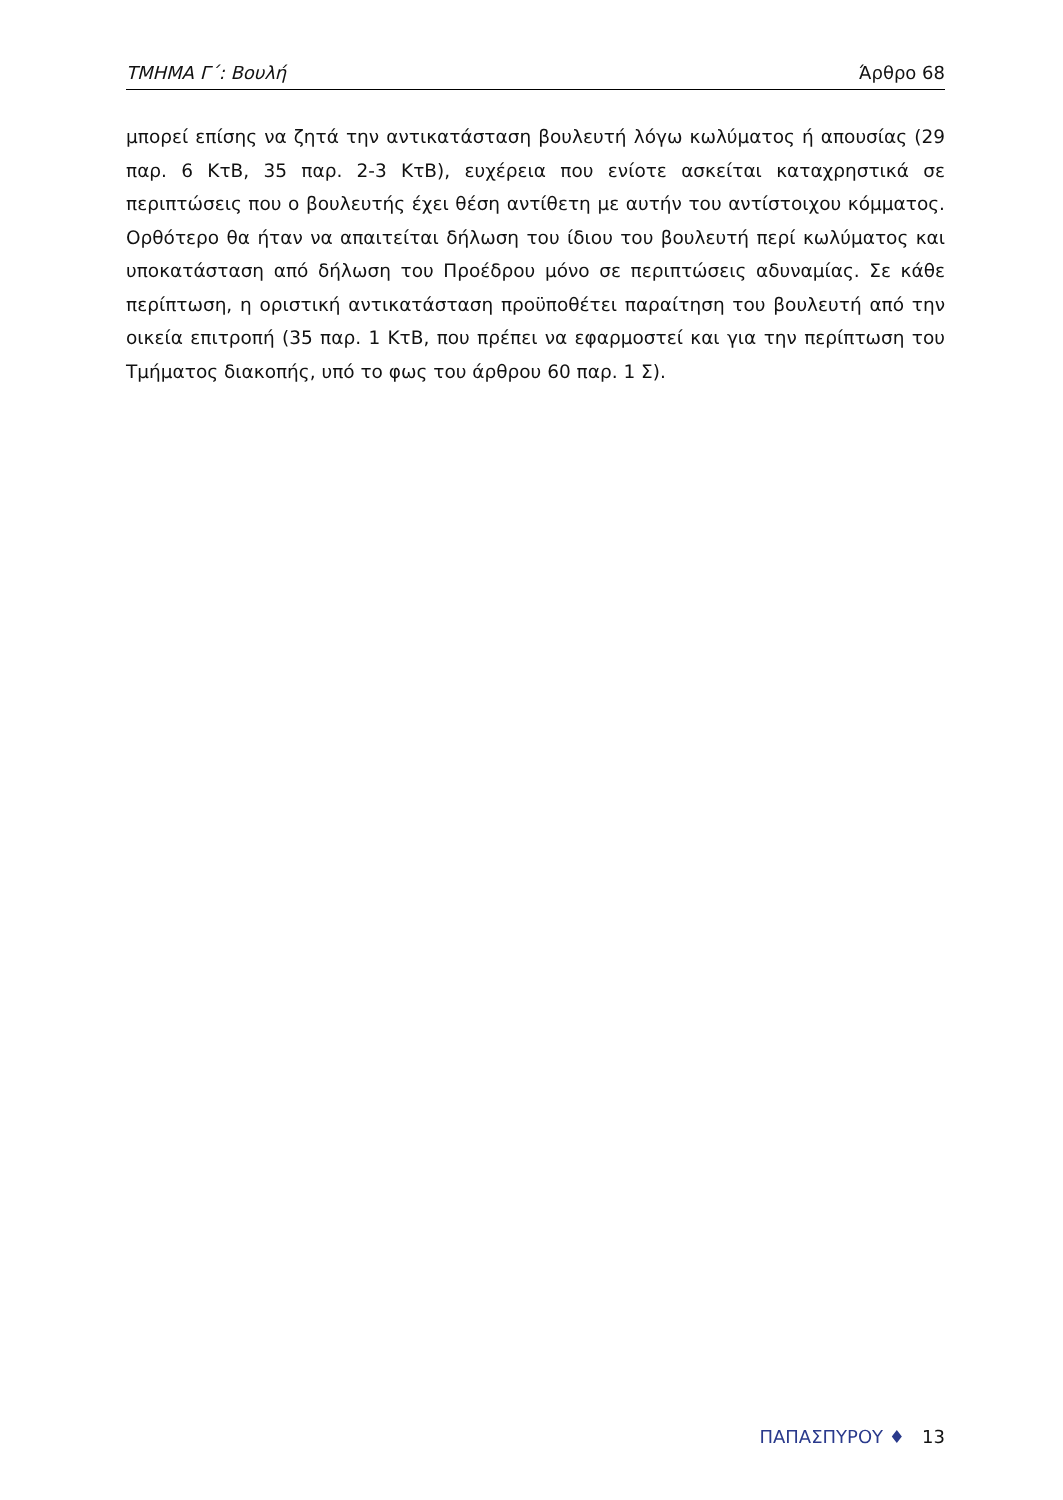ΤΜΗΜΑ Γ΄: Βουλή Άρθρο 68
μπορεί επίσης να ζητά την αντικατάσταση βουλευτή λόγω κωλύματος ή απουσίας (29 παρ. 6 ΚτΒ, 35 παρ. 2-3 ΚτΒ), ευχέρεια που ενίοτε ασκείται καταχρηστικά σε περιπτώσεις που ο βουλευτής έχει θέση αντίθετη με αυτήν του αντίστοιχου κόμματος. Ορθότερο θα ήταν να απαιτείται δήλωση του ίδιου του βουλευτή περί κωλύματος και υποκατάσταση από δήλωση του Προέδρου μόνο σε περιπτώσεις αδυναμίας. Σε κάθε περίπτωση, η οριστική αντικατάσταση προϋποθέτει παραίτηση του βουλευτή από την οικεία επιτροπή (35 παρ. 1 ΚτΒ, που πρέπει να εφαρμοστεί και για την περίπτωση του Τμήματος διακοπής, υπό το φως του άρθρου 60 παρ. 1 Σ).
ΠΑΠΑΣΠΥΡΟΥ ♦ 13